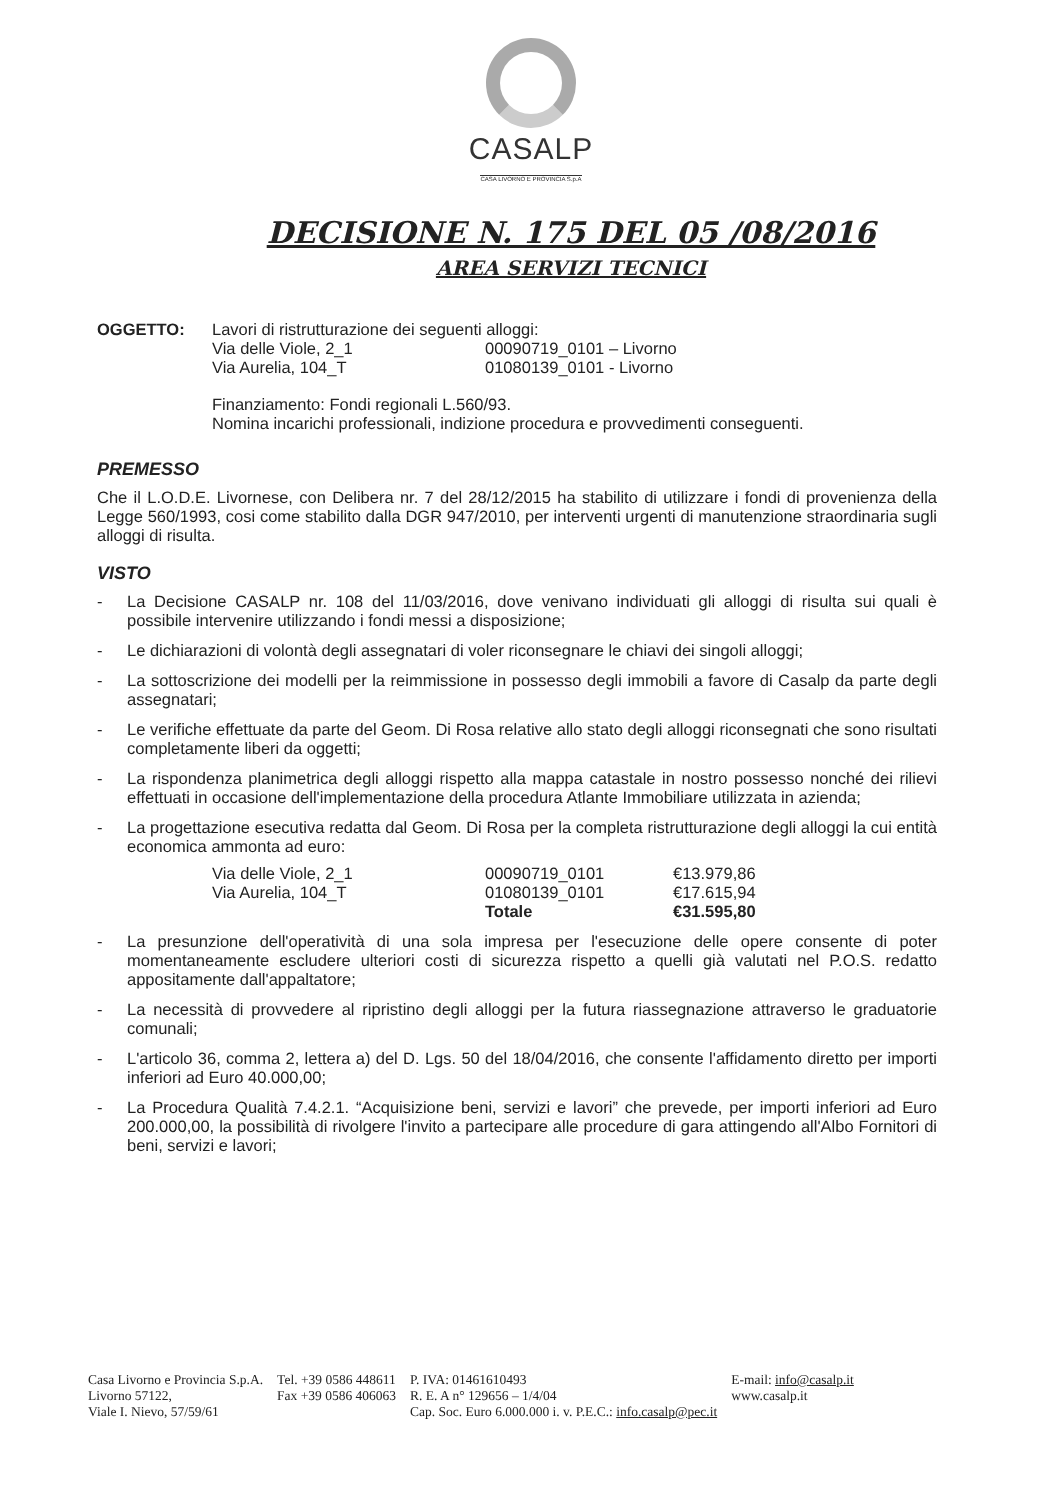CASALP
CASA LIVORNO E PROVINCIA S.p.A
DECISIONE N. 175 DEL 05 /08/2016
AREA SERVIZI TECNICI
OGGETTO: Lavori di ristrutturazione dei seguenti alloggi:
| Via delle Viole, 2_1 | 00090719_0101 – Livorno |
| Via Aurelia, 104_T | 01080139_0101 - Livorno |
Finanziamento: Fondi regionali L.560/93.
Nomina incarichi professionali, indizione procedura e provvedimenti conseguenti.
PREMESSO
Che il L.O.D.E. Livornese, con Delibera nr. 7 del 28/12/2015 ha stabilito di utilizzare i fondi di provenienza della Legge 560/1993, cosi come stabilito dalla DGR 947/2010, per interventi urgenti di manutenzione straordinaria sugli alloggi di risulta.
VISTO
- La Decisione CASALP nr. 108 del 11/03/2016, dove venivano individuati gli alloggi di risulta sui quali è possibile intervenire utilizzando i fondi messi a disposizione;
- Le dichiarazioni di volontà degli assegnatari di voler riconsegnare le chiavi dei singoli alloggi;
- La sottoscrizione dei modelli per la reimmissione in possesso degli immobili a favore di Casalp da parte degli assegnatari;
- Le verifiche effettuate da parte del Geom. Di Rosa relative allo stato degli alloggi riconsegnati che sono risultati completamente liberi da oggetti;
- La rispondenza planimetrica degli alloggi rispetto alla mappa catastale in nostro possesso nonché dei rilievi effettuati in occasione dell'implementazione della procedura Atlante Immobiliare utilizzata in azienda;
- La progettazione esecutiva redatta dal Geom. Di Rosa per la completa ristrutturazione degli alloggi la cui entità economica ammonta ad euro:
| Via delle Viole, 2_1 | 00090719_0101 | €13.979,86 |
| Via Aurelia, 104_T | 01080139_0101 | €17.615,94 |
| | Totale | €31.595,80 |
- La presunzione dell'operatività di una sola impresa per l'esecuzione delle opere consente di poter momentaneamente escludere ulteriori costi di sicurezza rispetto a quelli già valutati nel P.O.S. redatto appositamente dall'appaltatore;
- La necessità di provvedere al ripristino degli alloggi per la futura riassegnazione attraverso le graduatorie comunali;
- L'articolo 36, comma 2, lettera a) del D. Lgs. 50 del 18/04/2016, che consente l'affidamento diretto per importi inferiori ad Euro 40.000,00;
- La Procedura Qualità 7.4.2.1. “Acquisizione beni, servizi e lavori” che prevede, per importi inferiori ad Euro 200.000,00, la possibilità di rivolgere l'invito a partecipare alle procedure di gara attingendo all'Albo Fornitori di beni, servizi e lavori;
Casa Livorno e Provincia S.p.A.
Livorno 57122,
Viale I. Nievo, 57/59/61
Tel. +39 0586 448611
Fax +39 0586 406063
P. IVA: 01461610493
R. E. A n° 129656 – 1/4/04
Cap. Soc. Euro 6.000.000 i. v. P.E.C.: info.casalp@pec.it
E-mail: info@casalp.it
www.casalp.it